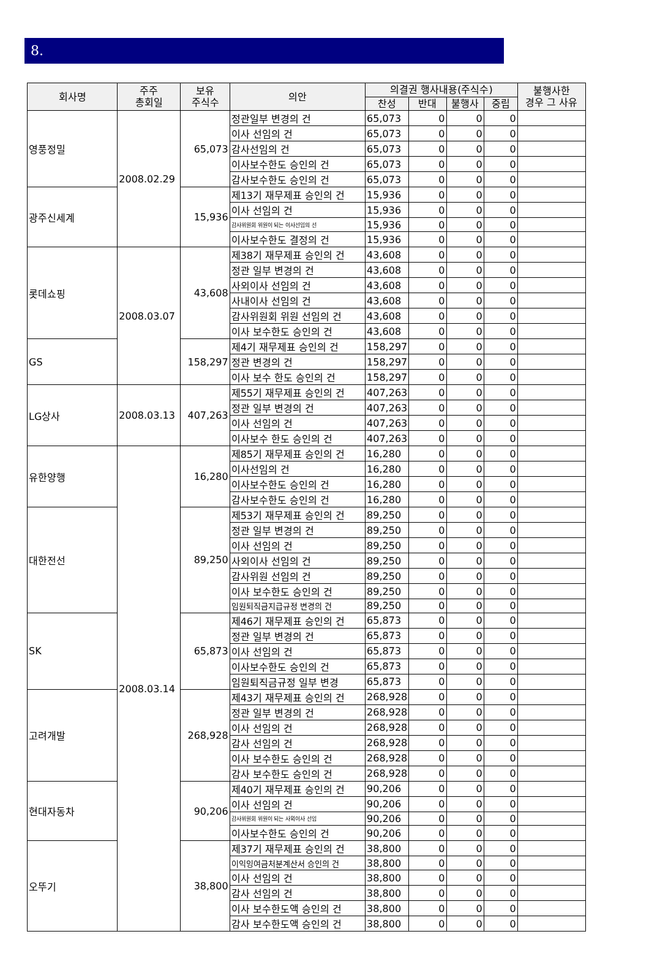8.
| 회사명 | 주주 총회일 | 보유 주식수 | 의안 | 의결권 행사내용(주식수) | | | | 불행사한 경우 그 사유 |
| --- | --- | --- | --- | --- | --- | --- | --- | --- |
| | | | | 찬성 | 반대 | 불행사 | 중립 | |
| 영풍정밀 | 2008.02.29 | 65,073 | 정관일부 변경의 건 | 65,073 | 0 | 0 | 0 | |
| | | | 이사 선임의 건 | 65,073 | 0 | 0 | 0 | |
| | | | 감사선임의 건 | 65,073 | 0 | 0 | 0 | |
| | | | 이사보수한도 승인의 건 | 65,073 | 0 | 0 | 0 | |
| | | | 감사보수한도 승인의 건 | 65,073 | 0 | 0 | 0 | |
| 광주신세계 | | 15,936 | 제13기 재무제표 승인의 건 | 15,936 | 0 | 0 | 0 | |
| | | | 이사 선임의 건 | 15,936 | 0 | 0 | 0 | |
| | | | 감사위원회 위원이 되는 이사선임의 선 | 15,936 | 0 | 0 | 0 | |
| | | | 이사보수한도 결정의 건 | 15,936 | 0 | 0 | 0 | |
| 롯데쇼핑 | 2008.03.07 | 43,608 | 제38기 재무제표 승인의 건 | 43,608 | 0 | 0 | 0 | |
| | | | 정관 일부 변경의 건 | 43,608 | 0 | 0 | 0 | |
| | | | 사외이사 선임의 건 | 43,608 | 0 | 0 | 0 | |
| | | | 사내이사 선임의 건 | 43,608 | 0 | 0 | 0 | |
| | | | 감사위원회 위원 선임의 건 | 43,608 | 0 | 0 | 0 | |
| | | | 이사 보수한도 승인의 건 | 43,608 | 0 | 0 | 0 | |
| GS | | 158,297 | 제4기 재무제표 승인의 건 | 158,297 | 0 | 0 | 0 | |
| | | | 정관 변경의 건 | 158,297 | 0 | 0 | 0 | |
| | | | 이사 보수 한도 승인의 건 | 158,297 | 0 | 0 | 0 | |
| LG상사 | 2008.03.13 | 407,263 | 제55기 재무제표 승인의 건 | 407,263 | 0 | 0 | 0 | |
| | | | 정관 일부 변경의 건 | 407,263 | 0 | 0 | 0 | |
| | | | 이사 선임의 건 | 407,263 | 0 | 0 | 0 | |
| | | | 이사보수 한도 승인의 건 | 407,263 | 0 | 0 | 0 | |
| 유한양행 | 2008.03.14 | 16,280 | 제85기 재무제표 승인의 건 | 16,280 | 0 | 0 | 0 | |
| | | | 이사선임의 건 | 16,280 | 0 | 0 | 0 | |
| | | | 이사보수한도 승인의 건 | 16,280 | 0 | 0 | 0 | |
| | | | 감사보수한도 승인의 건 | 16,280 | 0 | 0 | 0 | |
| 대한전선 | | 89,250 | 제53기 재무제표 승인의 건 | 89,250 | 0 | 0 | 0 | |
| | | | 정관 일부 변경의 건 | 89,250 | 0 | 0 | 0 | |
| | | | 이사 선임의 건 | 89,250 | 0 | 0 | 0 | |
| | | | 사외이사 선임의 건 | 89,250 | 0 | 0 | 0 | |
| | | | 감사위원 선임의 건 | 89,250 | 0 | 0 | 0 | |
| | | | 이사 보수한도 승인의 건 | 89,250 | 0 | 0 | 0 | |
| | | | 임원퇴직금지급규정 변경의 건 | 89,250 | 0 | 0 | 0 | |
| SK | | 65,873 | 제46기 재무제표 승인의 건 | 65,873 | 0 | 0 | 0 | |
| | | | 정관 일부 변경의 건 | 65,873 | 0 | 0 | 0 | |
| | | | 이사 선임의 건 | 65,873 | 0 | 0 | 0 | |
| | | | 이사보수한도 승인의 건 | 65,873 | 0 | 0 | 0 | |
| | | | 임원퇴직금규정 일부 변경 | 65,873 | 0 | 0 | 0 | |
| 고려개발 | | 268,928 | 제43기 재무제표 승인의 건 | 268,928 | 0 | 0 | 0 | |
| | | | 정관 일부 변경의 건 | 268,928 | 0 | 0 | 0 | |
| | | | 이사 선임의 건 | 268,928 | 0 | 0 | 0 | |
| | | | 감사 선임의 건 | 268,928 | 0 | 0 | 0 | |
| | | | 이사 보수한도 승인의 건 | 268,928 | 0 | 0 | 0 | |
| | | | 감사 보수한도 승인의 건 | 268,928 | 0 | 0 | 0 | |
| 현대자동차 | | 90,206 | 제40기 재무제표 승인의 건 | 90,206 | 0 | 0 | 0 | |
| | | | 이사 선임의 건 | 90,206 | 0 | 0 | 0 | |
| | | | 감사위원회 위원이 되는 사외이사 선임 | 90,206 | 0 | 0 | 0 | |
| | | | 이사보수한도 승인의 건 | 90,206 | 0 | 0 | 0 | |
| 오뚜기 | | 38,800 | 제37기 재무제표 승인의 건 | 38,800 | 0 | 0 | 0 | |
| | | | 이익잉여금처분계산서 승인의 건 | 38,800 | 0 | 0 | 0 | |
| | | | 이사 선임의 건 | 38,800 | 0 | 0 | 0 | |
| | | | 감사 선임의 건 | 38,800 | 0 | 0 | 0 | |
| | | | 이사 보수한도액 승인의 건 | 38,800 | 0 | 0 | 0 | |
| | | | 감사 보수한도액 승인의 건 | 38,800 | 0 | 0 | 0 | |